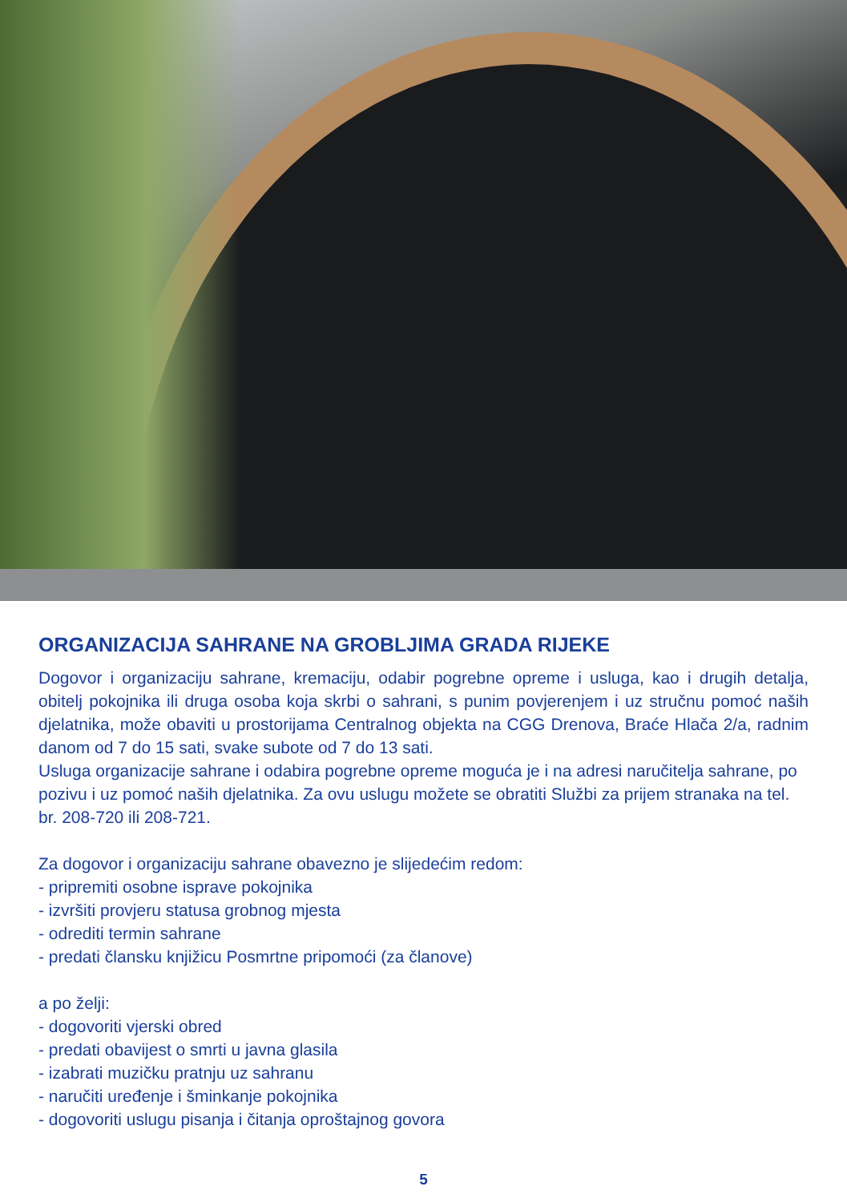ORGANIZACIJA SAHRANE NA GROBLJIMA GRADA RIJEKE
Dogovor i organizaciju sahrane, kremaciju, odabir pogrebne opreme i usluga, kao i drugih detalja, obitelj pokojnika ili druga osoba koja skrbi o sahrani, s punim povjerenjem i uz stručnu pomoć naših djelatnika, može obaviti u prostorijama Centralnog objekta na CGG Drenova, Braće Hlača 2/a, radnim danom od 7 do 15 sati, svake subote od 7 do 13 sati.
Usluga organizacije sahrane i odabira pogrebne opreme moguća je i na adresi naručitelja sahrane, po pozivu i uz pomoć naših djelatnika. Za ovu uslugu možete se obratiti Službi za prijem stranaka na tel. br. 208-720 ili 208-721.
Za dogovor i organizaciju sahrane obavezno je slijedećim redom:
- pripremiti osobne isprave pokojnika
- izvršiti provjeru statusa grobnog mjesta
- odrediti termin sahrane
- predati člansku knjižicu Posmrtne pripomoći (za članove)
a po želji:
- dogovoriti vjerski obred
- predati obavijest o smrti u javna glasila
- izabrati muzičku pratnju uz sahranu
- naručiti uređenje i šminkanje pokojnika
- dogovoriti uslugu pisanja i čitanja oproštajnog govora
5